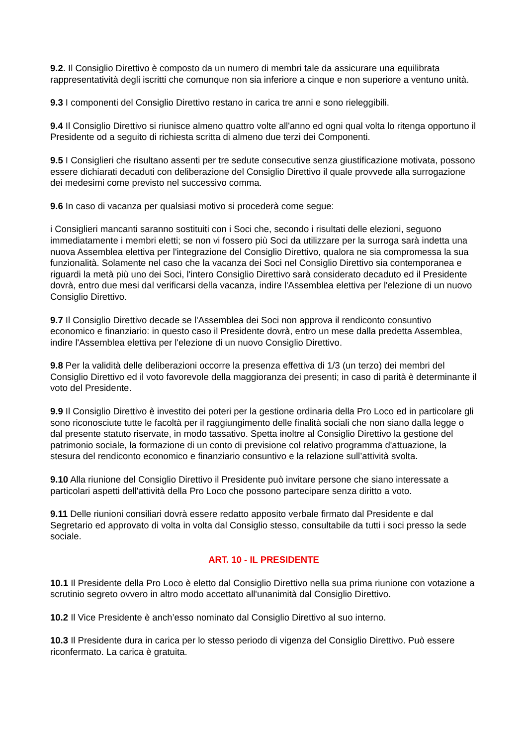9.2. Il Consiglio Direttivo è composto da un numero di membri tale da assicurare una equilibrata rappresentatività degli iscritti che comunque non sia inferiore a cinque e non superiore a ventuno unità.
9.3 I componenti del Consiglio Direttivo restano in carica tre anni e sono rieleggibili.
9.4 Il Consiglio Direttivo si riunisce almeno quattro volte all'anno ed ogni qual volta lo ritenga opportuno il Presidente od a seguito di richiesta scritta di almeno due terzi dei Componenti.
9.5 I Consiglieri che risultano assenti per tre sedute consecutive senza giustificazione motivata, possono essere dichiarati decaduti con deliberazione del Consiglio Direttivo il quale provvede alla surrogazione dei medesimi come previsto nel successivo comma.
9.6 In caso di vacanza per qualsiasi motivo si procederà come segue:
i Consiglieri mancanti saranno sostituiti con i Soci che, secondo i risultati delle elezioni, seguono immediatamente i membri eletti; se non vi fossero più Soci da utilizzare per la surroga sarà indetta una nuova Assemblea elettiva per l'integrazione del Consiglio Direttivo, qualora ne sia compromessa la sua funzionalità. Solamente nel caso che la vacanza dei Soci nel Consiglio Direttivo sia contemporanea e riguardi la metà più uno dei Soci, l'intero Consiglio Direttivo sarà considerato decaduto ed il Presidente dovrà, entro due mesi dal verificarsi della vacanza, indire l'Assemblea elettiva per l'elezione di un nuovo Consiglio Direttivo.
9.7 Il Consiglio Direttivo decade se l'Assemblea dei Soci non approva il rendiconto consuntivo economico e finanziario: in questo caso il Presidente dovrà, entro un mese dalla predetta Assemblea, indire l'Assemblea elettiva per l'elezione di un nuovo Consiglio Direttivo.
9.8 Per la validità delle deliberazioni occorre la presenza effettiva di 1/3 (un terzo) dei membri del Consiglio Direttivo ed il voto favorevole della maggioranza dei presenti; in caso di parità è determinante il voto del Presidente.
9.9 Il Consiglio Direttivo è investito dei poteri per la gestione ordinaria della Pro Loco ed in particolare gli sono riconosciute tutte le facoltà per il raggiungimento delle finalità sociali che non siano dalla legge o dal presente statuto riservate, in modo tassativo. Spetta inoltre al Consiglio Direttivo la gestione del patrimonio sociale, la formazione di un conto di previsione col relativo programma d'attuazione, la stesura del rendiconto economico e finanziario consuntivo e la relazione sull’attività svolta.
9.10 Alla riunione del Consiglio Direttivo il Presidente può invitare persone che siano interessate a particolari aspetti dell'attività della Pro Loco che possono partecipare senza diritto a voto.
9.11 Delle riunioni consiliari dovrà essere redatto apposito verbale firmato dal Presidente e dal Segretario ed approvato di volta in volta dal Consiglio stesso, consultabile da tutti i soci presso la sede sociale.
ART. 10 - IL PRESIDENTE
10.1 Il Presidente della Pro Loco è eletto dal Consiglio Direttivo nella sua prima riunione con votazione a scrutinio segreto ovvero in altro modo accettato all'unanimità dal Consiglio Direttivo.
10.2 Il Vice Presidente è anch’esso nominato dal Consiglio Direttivo al suo interno.
10.3 Il Presidente dura in carica per lo stesso periodo di vigenza del Consiglio Direttivo. Può essere riconfermato. La carica è gratuita.